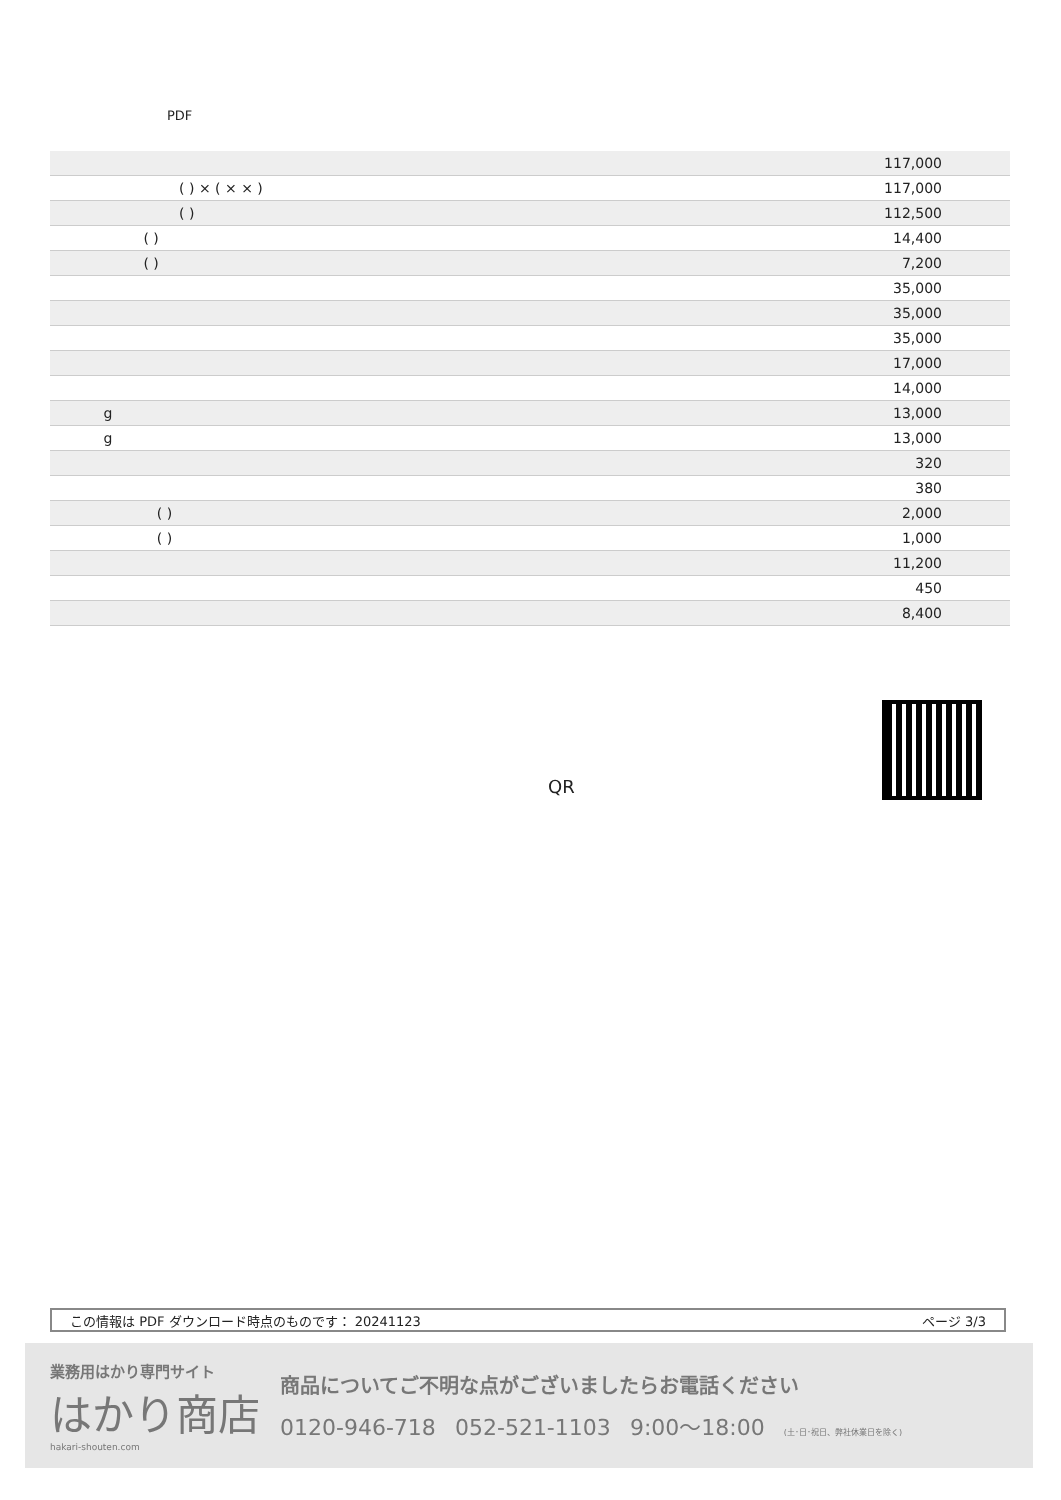PDF
| | 117,000 |
| ( ) × ( × × ) | 117,000 |
| ( ) | 112,500 |
| ( ) | 14,400 |
| ( ) | 7,200 |
| | 35,000 |
| | 35,000 |
| | 35,000 |
| | 17,000 |
| | 14,000 |
| g | 13,000 |
| g | 13,000 |
| | 320 |
| | 380 |
| ( ) | 2,000 |
| ( ) | 1,000 |
| | 11,200 |
| | 450 |
| | 8,400 |
QR
この情報は PDF ダウンロード時点のものです： 20241123 ページ 3/3
業務用はかり専門サイト
はかり商店
hakari-shouten.com
商品についてご不明な点がございましたらお電話ください
0120-946-718 052-521-1103 9:00〜18:00 (土･日･祝日、弊社休業日を除く)